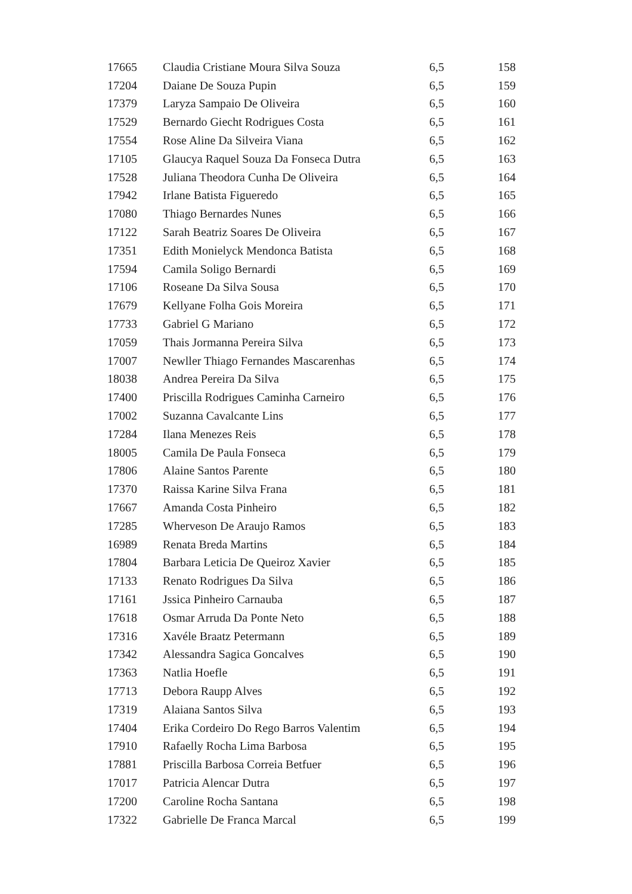| 17665 | Claudia Cristiane Moura Silva Souza | 6,5 | 158 |
| 17204 | Daiane De Souza Pupin | 6,5 | 159 |
| 17379 | Laryza Sampaio De Oliveira | 6,5 | 160 |
| 17529 | Bernardo Giecht Rodrigues Costa | 6,5 | 161 |
| 17554 | Rose Aline Da Silveira Viana | 6,5 | 162 |
| 17105 | Glaucya Raquel Souza Da Fonseca Dutra | 6,5 | 163 |
| 17528 | Juliana Theodora Cunha De Oliveira | 6,5 | 164 |
| 17942 | Irlane Batista Figueredo | 6,5 | 165 |
| 17080 | Thiago Bernardes Nunes | 6,5 | 166 |
| 17122 | Sarah Beatriz Soares De Oliveira | 6,5 | 167 |
| 17351 | Edith Monielyck Mendonca Batista | 6,5 | 168 |
| 17594 | Camila Soligo Bernardi | 6,5 | 169 |
| 17106 | Roseane Da Silva Sousa | 6,5 | 170 |
| 17679 | Kellyane Folha Gois Moreira | 6,5 | 171 |
| 17733 | Gabriel G Mariano | 6,5 | 172 |
| 17059 | Thais Jormanna Pereira Silva | 6,5 | 173 |
| 17007 | Newller Thiago Fernandes Mascarenhas | 6,5 | 174 |
| 18038 | Andrea Pereira Da Silva | 6,5 | 175 |
| 17400 | Priscilla Rodrigues Caminha Carneiro | 6,5 | 176 |
| 17002 | Suzanna Cavalcante Lins | 6,5 | 177 |
| 17284 | Ilana Menezes Reis | 6,5 | 178 |
| 18005 | Camila De Paula Fonseca | 6,5 | 179 |
| 17806 | Alaine Santos Parente | 6,5 | 180 |
| 17370 | Raissa Karine Silva Frana | 6,5 | 181 |
| 17667 | Amanda Costa Pinheiro | 6,5 | 182 |
| 17285 | Wherveson De Araujo Ramos | 6,5 | 183 |
| 16989 | Renata Breda Martins | 6,5 | 184 |
| 17804 | Barbara Leticia De Queiroz Xavier | 6,5 | 185 |
| 17133 | Renato Rodrigues Da Silva | 6,5 | 186 |
| 17161 | Jssica Pinheiro Carnauba | 6,5 | 187 |
| 17618 | Osmar Arruda Da Ponte Neto | 6,5 | 188 |
| 17316 | Xavéle Braatz Petermann | 6,5 | 189 |
| 17342 | Alessandra Sagica Goncalves | 6,5 | 190 |
| 17363 | Natlia Hoefle | 6,5 | 191 |
| 17713 | Debora Raupp Alves | 6,5 | 192 |
| 17319 | Alaiana Santos Silva | 6,5 | 193 |
| 17404 | Erika Cordeiro Do Rego Barros Valentim | 6,5 | 194 |
| 17910 | Rafaelly Rocha Lima Barbosa | 6,5 | 195 |
| 17881 | Priscilla Barbosa Correia Betfuer | 6,5 | 196 |
| 17017 | Patricia Alencar Dutra | 6,5 | 197 |
| 17200 | Caroline Rocha Santana | 6,5 | 198 |
| 17322 | Gabrielle De Franca Marcal | 6,5 | 199 |